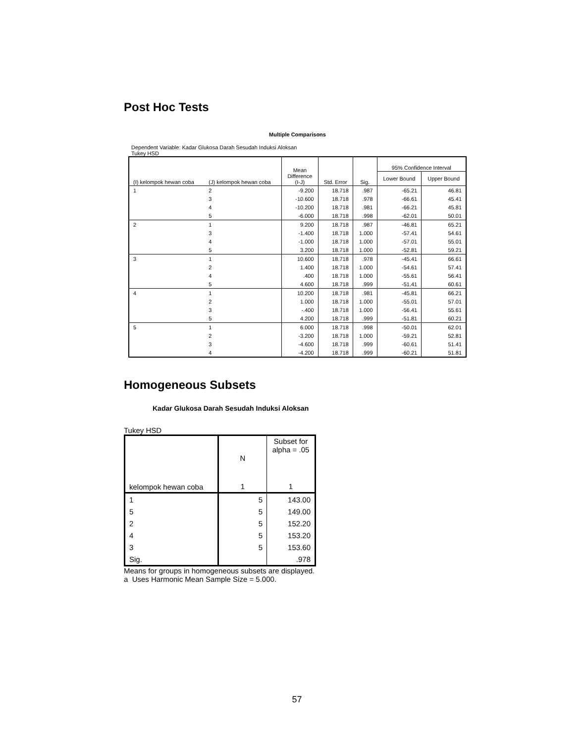Post Hoc Tests
Multiple Comparisons
Dependent Variable: Kadar Glukosa Darah Sesudah Induksi Aloksan
Tukey HSD
| (I) kelompok hewan coba | (J) kelompok hewan coba | Mean Difference (I-J) | Std. Error | Sig. | 95% Confidence Interval | |
| | | | | | Lower Bound | Upper Bound |
| 1 | 2 | -9.200 | 18.718 | .987 | -65.21 | 46.81 |
| | 3 | -10.600 | 18.718 | .978 | -66.61 | 45.41 |
| | 4 | -10.200 | 18.718 | .981 | -66.21 | 45.81 |
| | 5 | -6.000 | 18.718 | .998 | -62.01 | 50.01 |
| 2 | 1 | 9.200 | 18.718 | .987 | -46.81 | 65.21 |
| | 3 | -1.400 | 18.718 | 1.000 | -57.41 | 54.61 |
| | 4 | -1.000 | 18.718 | 1.000 | -57.01 | 55.01 |
| | 5 | 3.200 | 18.718 | 1.000 | -52.81 | 59.21 |
| 3 | 1 | 10.600 | 18.718 | .978 | -45.41 | 66.61 |
| | 2 | 1.400 | 18.718 | 1.000 | -54.61 | 57.41 |
| | 4 | .400 | 18.718 | 1.000 | -55.61 | 56.41 |
| | 5 | 4.600 | 18.718 | .999 | -51.41 | 60.61 |
| 4 | 1 | 10.200 | 18.718 | .981 | -45.81 | 66.21 |
| | 2 | 1.000 | 18.718 | 1.000 | -55.01 | 57.01 |
| | 3 | -.400 | 18.718 | 1.000 | -56.41 | 55.61 |
| | 5 | 4.200 | 18.718 | .999 | -51.81 | 60.21 |
| 5 | 1 | 6.000 | 18.718 | .998 | -50.01 | 62.01 |
| | 2 | -3.200 | 18.718 | 1.000 | -59.21 | 52.81 |
| | 3 | -4.600 | 18.718 | .999 | -60.61 | 51.41 |
| | 4 | -4.200 | 18.718 | .999 | -60.21 | 51.81 |
Homogeneous Subsets
Kadar Glukosa Darah Sesudah Induksi Aloksan
Tukey HSD
| kelompok hewan coba | N | Subset for alpha = .05 |
| | 1 | 1 |
| 1 | 5 | 143.00 |
| 5 | 5 | 149.00 |
| 2 | 5 | 152.20 |
| 4 | 5 | 153.20 |
| 3 | 5 | 153.60 |
| Sig. | | .978 |
Means for groups in homogeneous subsets are displayed.
a Uses Harmonic Mean Sample Size = 5.000.
57